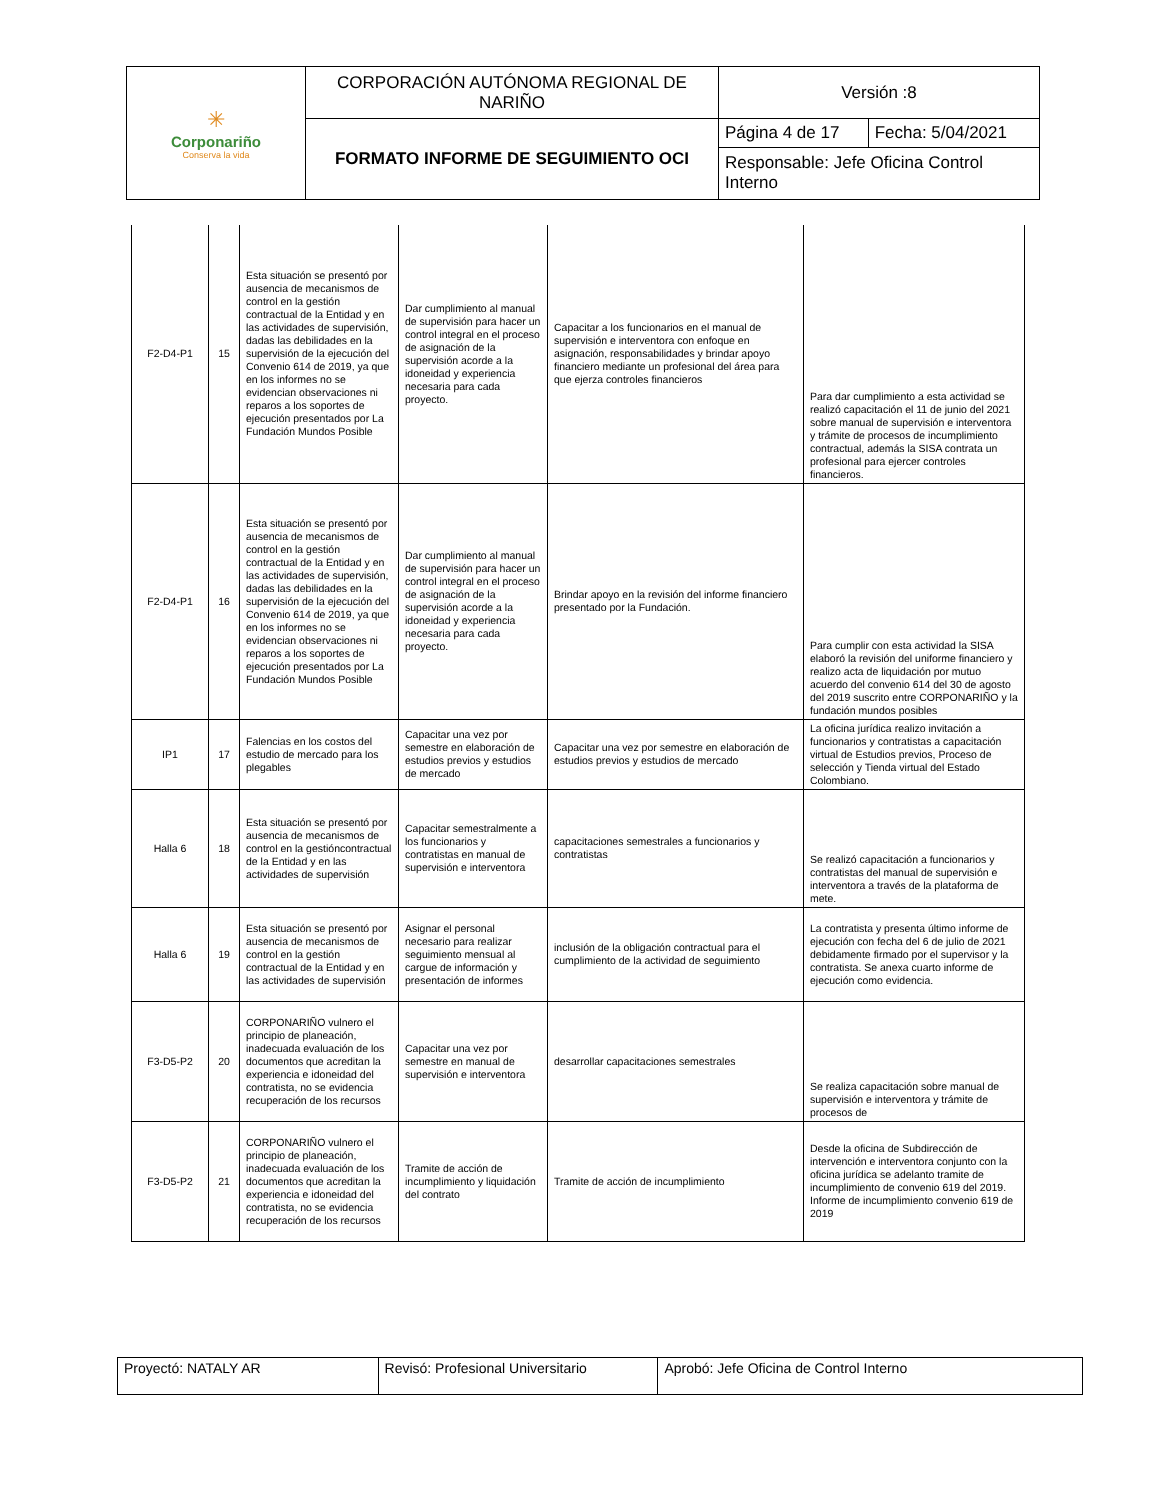| ✳ Corponariño Conserva la vida | CORPORACIÓN AUTÓNOMA REGIONAL DE NARIÑO | Versión :8 | |
| | FORMATO INFORME DE SEGUIMIENTO OCI | Página 4 de 17 | Fecha: 5/04/2021 |
| | | Responsable: Jefe Oficina Control Interno | |
| F2-D4-P1 | 15 | Esta situación se presentó por ausencia de mecanismos de control en la gestión contractual de la Entidad y en las actividades de supervisión, dadas las debilidades en la supervisión de la ejecución del Convenio 614 de 2019, ya que en los informes no se evidencian observaciones ni reparos a los soportes de ejecución presentados por La Fundación Mundos Posible | Dar cumplimiento al manual de supervisión para hacer un control integral en el proceso de asignación de la supervisión acorde a la idoneidad y experiencia necesaria para cada proyecto. | Capacitar a los funcionarios en el manual de supervisión e interventora con enfoque en asignación, responsabilidades y brindar apoyo financiero mediante un profesional del área para que ejerza controles financieros | Para dar cumplimiento a esta actividad se realizó capacitación el 11 de junio del 2021 sobre manual de supervisión e interventora y trámite de procesos de incumplimiento contractual, además la SISA contrata un profesional para ejercer controles financieros. |
| F2-D4-P1 | 16 | Esta situación se presentó por ausencia de mecanismos de control en la gestión contractual de la Entidad y en las actividades de supervisión, dadas las debilidades en la supervisión de la ejecución del Convenio 614 de 2019, ya que en los informes no se evidencian observaciones ni reparos a los soportes de ejecución presentados por La Fundación Mundos Posible | Dar cumplimiento al manual de supervisión para hacer un control integral en el proceso de asignación de la supervisión acorde a la idoneidad y experiencia necesaria para cada proyecto. | Brindar apoyo en la revisión del informe financiero presentado por la Fundación. | Para cumplir con esta actividad la SISA elaboró la revisión del uniforme financiero y realizo acta de liquidación por mutuo acuerdo del convenio 614 del 30 de agosto del 2019 suscrito entre CORPONARIÑO y la fundación mundos posibles |
| IP1 | 17 | Falencias en los costos del estudio de mercado para los plegables | Capacitar una vez por semestre en elaboración de estudios previos y estudios de mercado | Capacitar una vez por semestre en elaboración de estudios previos y estudios de mercado | La oficina jurídica realizo invitación a funcionarios y contratistas a capacitación virtual de Estudios previos, Proceso de selección y Tienda virtual del Estado Colombiano. |
| Halla 6 | 18 | Esta situación se presentó por ausencia de mecanismos de control en la gestióncontractual de la Entidad y en las actividades de supervisión | Capacitar semestralmente a los funcionarios y contratistas en manual de supervisión e interventora | capacitaciones semestrales a funcionarios y contratistas | Se realizó capacitación a funcionarios y contratistas del manual de supervisión e interventora a través de la plataforma de mete. |
| Halla 6 | 19 | Esta situación se presentó por ausencia de mecanismos de control en la gestión contractual de la Entidad y en las actividades de supervisión | Asignar el personal necesario para realizar seguimiento mensual al cargue de información y presentación de informes | inclusión de la obligación contractual para el cumplimiento de la actividad de seguimiento | La contratista y presenta último informe de ejecución con fecha del 6 de julio de 2021 debidamente firmado por el supervisor y la contratista. Se anexa cuarto informe de ejecución como evidencia. |
| F3-D5-P2 | 20 | CORPONARIÑO vulnero el principio de planeación, inadecuada evaluación de los documentos que acreditan la experiencia e idoneidad del contratista, no se evidencia recuperación de los recursos | Capacitar una vez por semestre en manual de supervisión e interventora | desarrollar capacitaciones semestrales | Se realiza capacitación sobre manual de supervisión e interventora y trámite de procesos de |
| F3-D5-P2 | 21 | CORPONARIÑO vulnero el principio de planeación, inadecuada evaluación de los documentos que acreditan la experiencia e idoneidad del contratista, no se evidencia recuperación de los recursos | Tramite de acción de incumplimiento y liquidación del contrato | Tramite de acción de incumplimiento | Desde la oficina de Subdirección de intervención e interventora conjunto con la oficina jurídica se adelanto tramite de incumplimiento de convenio 619 del 2019. Informe de incumplimiento convenio 619 de 2019 |
| Proyectó: NATALY AR | Revisó: Profesional Universitario | Aprobó: Jefe Oficina de Control Interno |